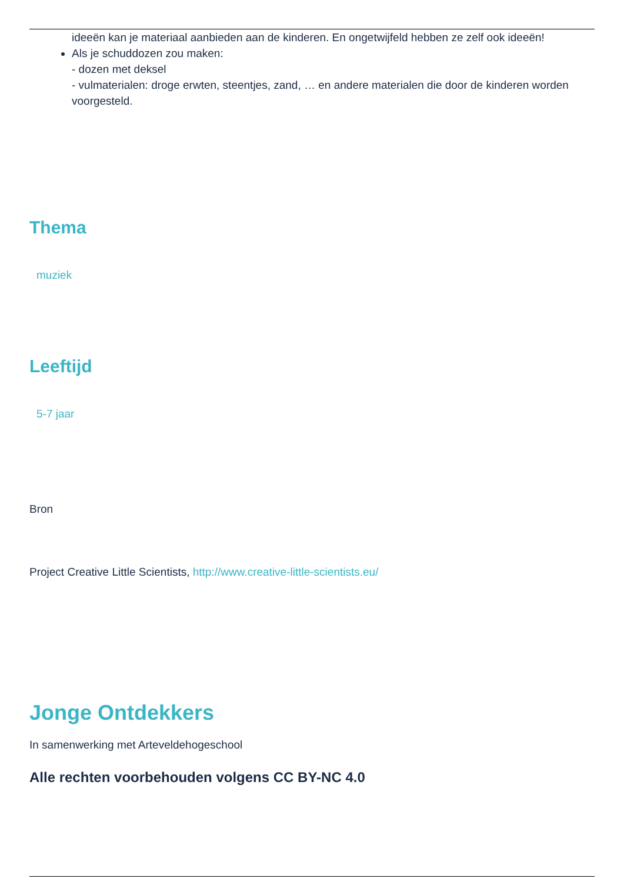ideeën kan je materiaal aanbieden aan de kinderen. En ongetwijfeld hebben ze zelf ook ideeën!
Als je schuddozen zou maken:
- dozen met deksel
- vulmaterialen: droge erwten, steentjes, zand, … en andere materialen die door de kinderen worden voorgesteld.
Thema
muziek
Leeftijd
5-7 jaar
Bron
Project Creative Little Scientists, http://www.creative-little-scientists.eu/
Jonge Ontdekkers
In samenwerking met Arteveldehogeschool
Alle rechten voorbehouden volgens CC BY-NC 4.0